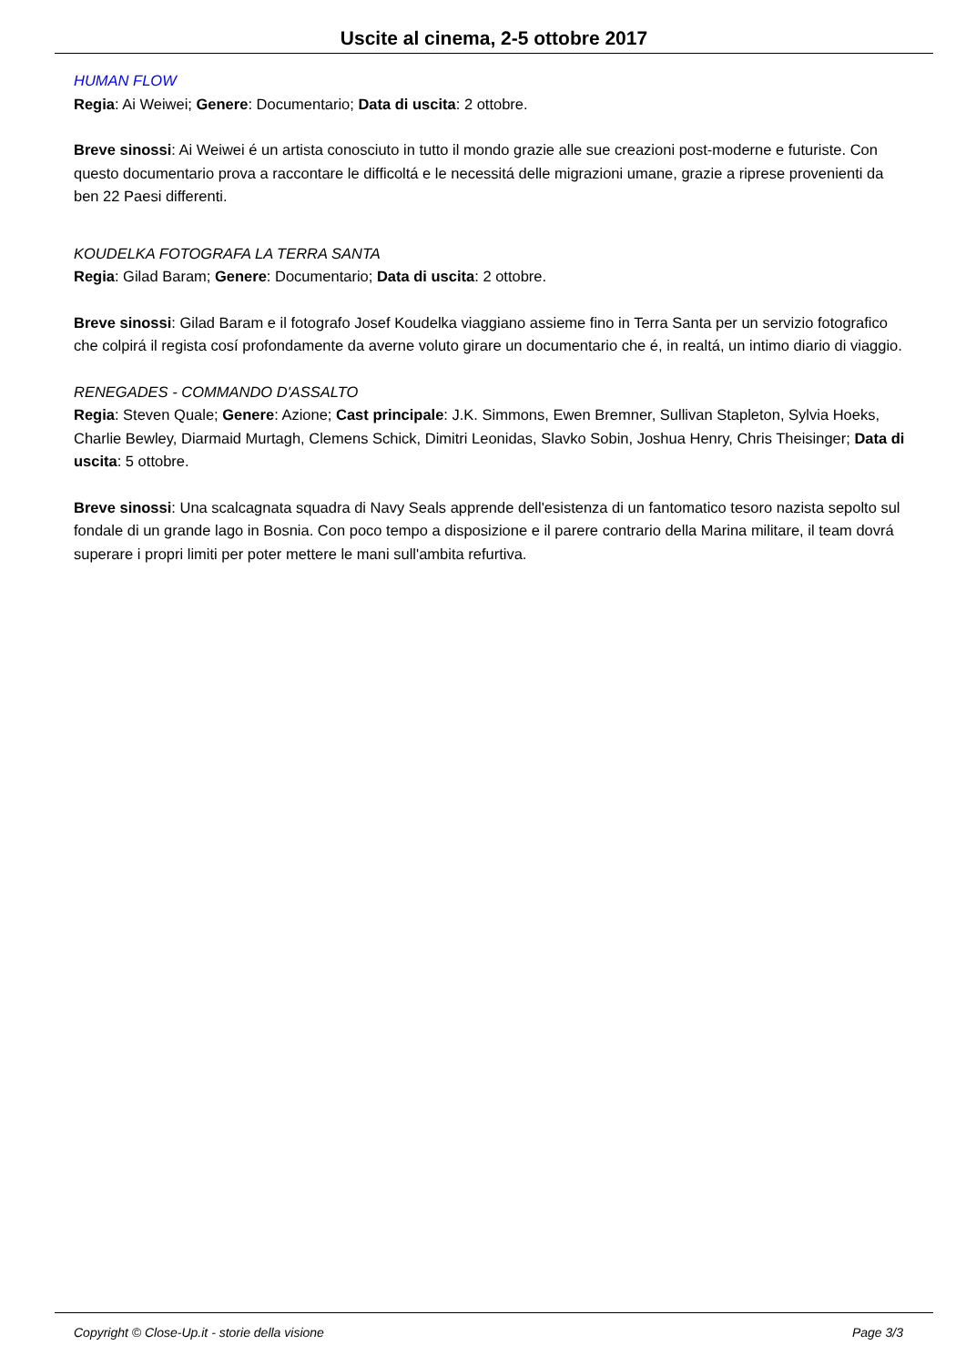Uscite al cinema, 2-5 ottobre 2017
HUMAN FLOW
Regia: Ai Weiwei; Genere: Documentario; Data di uscita: 2 ottobre.
Breve sinossi: Ai Weiwei é un artista conosciuto in tutto il mondo grazie alle sue creazioni post-moderne e futuriste. Con questo documentario prova a raccontare le difficoltá e le necessitá delle migrazioni umane, grazie a riprese provenienti da ben 22 Paesi differenti.
KOUDELKA FOTOGRAFA LA TERRA SANTA
Regia: Gilad Baram; Genere: Documentario; Data di uscita: 2 ottobre.
Breve sinossi: Gilad Baram e il fotografo Josef Koudelka viaggiano assieme fino in Terra Santa per un servizio fotografico che colpirá il regista cosí profondamente da averne voluto girare un documentario che é, in realtá, un intimo diario di viaggio.
RENEGADES - COMMANDO D'ASSALTO
Regia: Steven Quale; Genere: Azione; Cast principale: J.K. Simmons, Ewen Bremner, Sullivan Stapleton, Sylvia Hoeks, Charlie Bewley, Diarmaid Murtagh, Clemens Schick, Dimitri Leonidas, Slavko Sobin, Joshua Henry, Chris Theisinger; Data di uscita: 5 ottobre.
Breve sinossi: Una scalcagnata squadra di Navy Seals apprende dell'esistenza di un fantomatico tesoro nazista sepolto sul fondale di un grande lago in Bosnia. Con poco tempo a disposizione e il parere contrario della Marina militare, il team dovrá superare i propri limiti per poter mettere le mani sull'ambita refurtiva.
Copyright © Close-Up.it - storie della visione Page 3/3